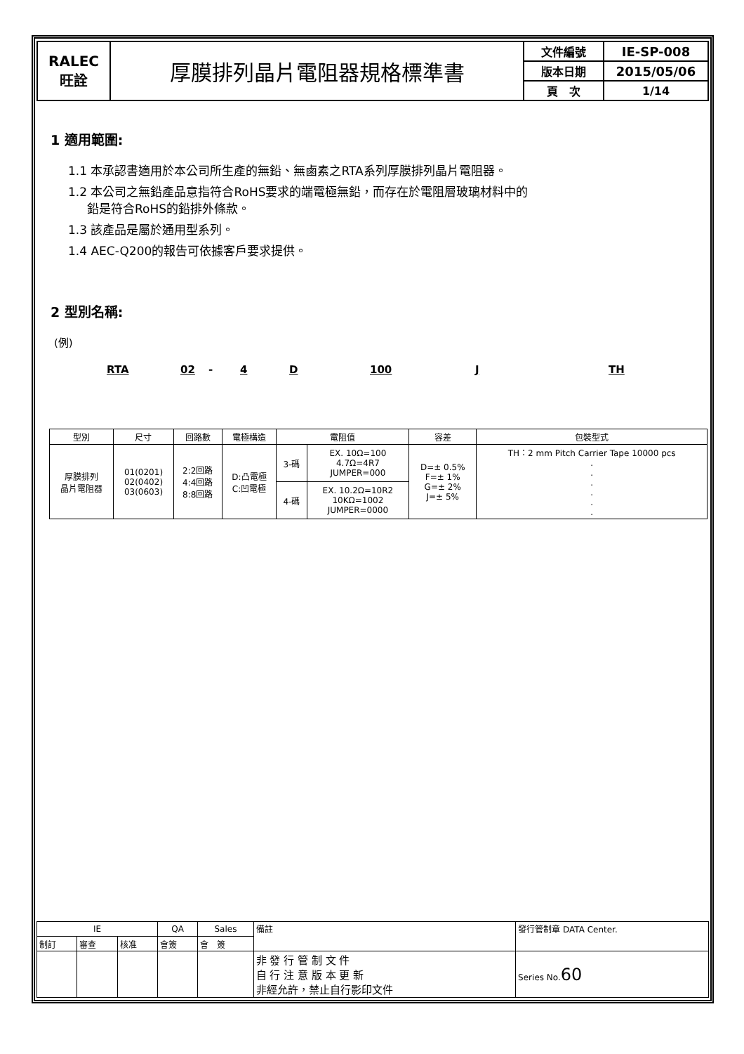| RALEC 旺詮 | 厚膜排列晶片電阻器規格標準書 | 文件編號 | IE-SP-008 |
| | | 版本日期 | 2015/05/06 |
| | | 頁 次 | 1/14 |
1 適用範圍:
1.1 本承認書適用於本公司所生產的無鉛、無鹵素之RTA系列厚膜排列晶片電阻器。
1.2 本公司之無鉛產品意指符合RoHS要求的端電極無鉛，而存在於電阻層玻璃材料中的
鉛是符合RoHS的鉛排外條款。
1.3 該產品是屬於通用型系列。
1.4 AEC-Q200的報告可依據客戶要求提供。
2 型別名稱:
(例)
RTA 02 - 4 D 100 J TH
| 型別 | 尺寸 | 回路數 | 電極構造 | 電阻值 | | 容差 | 包裝型式 |
| 厚膜排列 晶片電阻器 | 01(0201) 02(0402) 03(0603) | 2:2回路 4:4回路 8:8回路 | D:凸電極 C:凹電極 | 3-碼 | EX. 10Ω=100 4.7Ω=4R7 JUMPER=000 | D=± 0.5% F=± 1% G=± 2% J=± 5% | TH：2 mm Pitch Carrier Tape 10000 pcs . . . . . . |
| | | | | 4-碼 | EX. 10.2Ω=10R2 10KΩ=1002 JUMPER=0000 | | |
| IE | | | QA | Sales | 備註 | 發行管制章 DATA Center. |
| 制訂 | 審查 | 核准 | 會簽 | 會 簽 | | |
| | | | | | 非 發 行 管 制 文 件 自 行 注 意 版 本 更 新 非經允許，禁止自行影印文件 | Series No. 60 |